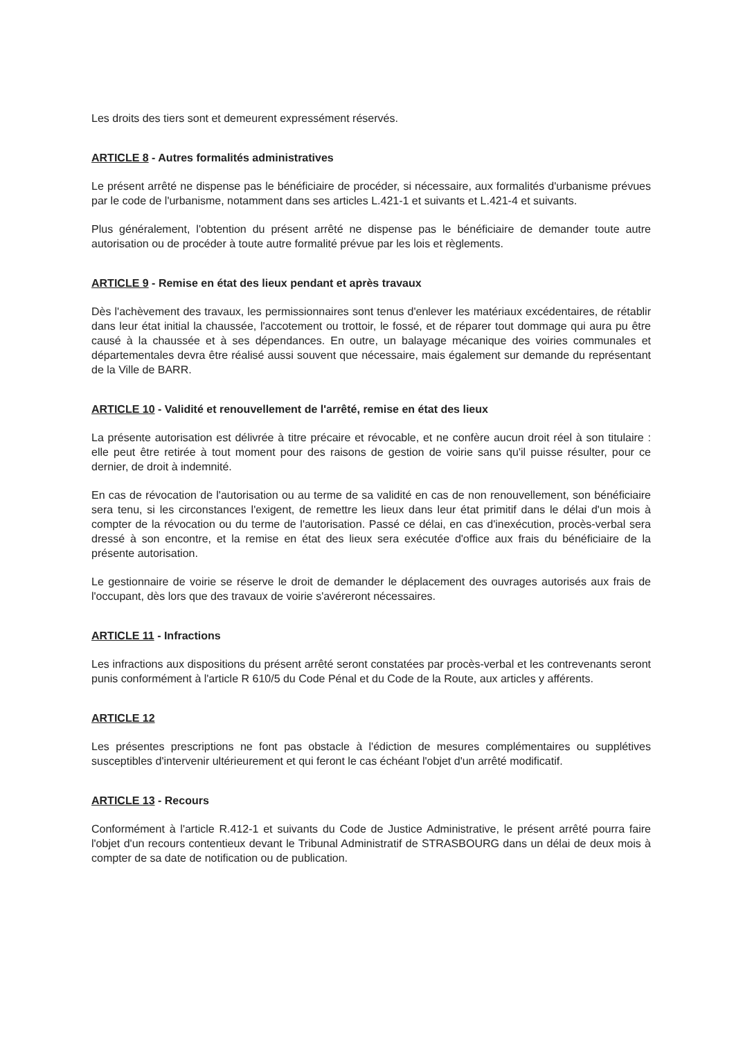Les droits des tiers sont et demeurent expressément réservés.
ARTICLE 8 - Autres formalités administratives
Le présent arrêté ne dispense pas le bénéficiaire de procéder, si nécessaire, aux formalités d'urbanisme prévues par le code de l'urbanisme, notamment dans ses articles L.421-1 et suivants et L.421-4 et suivants.
Plus généralement, l'obtention du présent arrêté ne dispense pas le bénéficiaire de demander toute autre autorisation ou de procéder à toute autre formalité prévue par les lois et règlements.
ARTICLE 9 - Remise en état des lieux pendant et après travaux
Dès l'achèvement des travaux, les permissionnaires sont tenus d'enlever les matériaux excédentaires, de rétablir dans leur état initial la chaussée, l'accotement ou trottoir, le fossé, et de réparer tout dommage qui aura pu être causé à la chaussée et à ses dépendances. En outre, un balayage mécanique des voiries communales et départementales devra être réalisé aussi souvent que nécessaire, mais également sur demande du représentant de la Ville de BARR.
ARTICLE 10 - Validité et renouvellement de l'arrêté, remise en état des lieux
La présente autorisation est délivrée à titre précaire et révocable, et ne confère aucun droit réel à son titulaire : elle peut être retirée à tout moment pour des raisons de gestion de voirie sans qu'il puisse résulter, pour ce dernier, de droit à indemnité.
En cas de révocation de l'autorisation ou au terme de sa validité en cas de non renouvellement, son bénéficiaire sera tenu, si les circonstances l'exigent, de remettre les lieux dans leur état primitif dans le délai d'un mois à compter de la révocation ou du terme de l'autorisation. Passé ce délai, en cas d'inexécution, procès-verbal sera dressé à son encontre, et la remise en état des lieux sera exécutée d'office aux frais du bénéficiaire de la présente autorisation.
Le gestionnaire de voirie se réserve le droit de demander le déplacement des ouvrages autorisés aux frais de l'occupant, dès lors que des travaux de voirie s'avéreront nécessaires.
ARTICLE 11 - Infractions
Les infractions aux dispositions du présent arrêté seront constatées par procès-verbal et les contrevenants seront punis conformément à l'article R 610/5 du Code Pénal et du Code de la Route, aux articles y afférents.
ARTICLE 12
Les présentes prescriptions ne font pas obstacle à l'édiction de mesures complémentaires ou supplétives susceptibles d'intervenir ultérieurement et qui feront le cas échéant l'objet d'un arrêté modificatif.
ARTICLE 13 - Recours
Conformément à l'article R.412-1 et suivants du Code de Justice Administrative, le présent arrêté pourra faire l'objet d'un recours contentieux devant le Tribunal Administratif de STRASBOURG dans un délai de deux mois à compter de sa date de notification ou de publication.